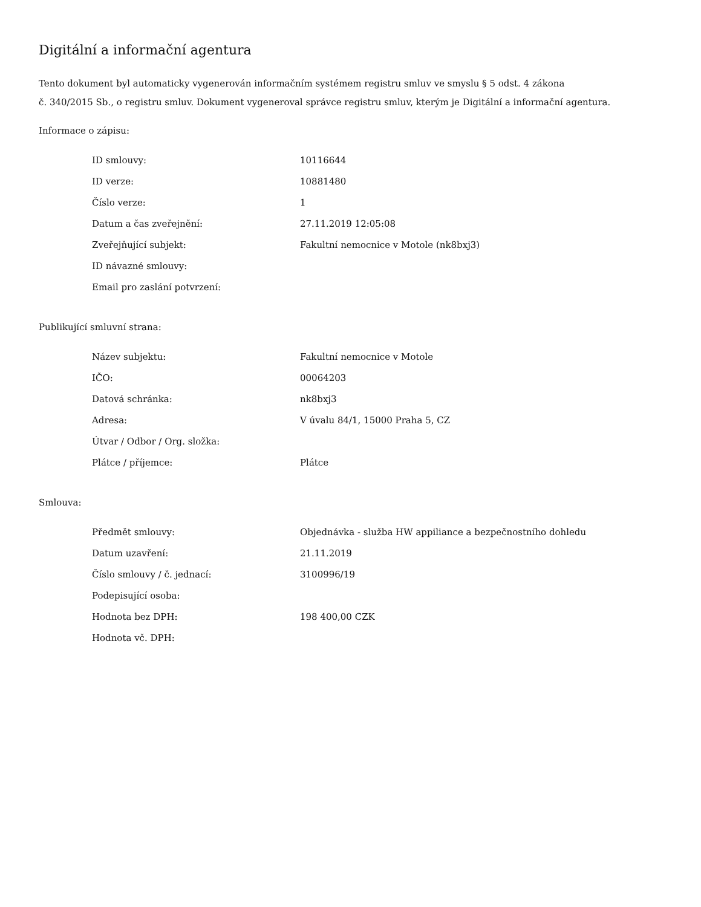Digitální a informační agentura
Tento dokument byl automaticky vygenerován informačním systémem registru smluv ve smyslu § 5 odst. 4 zákona
č. 340/2015 Sb., o registru smluv. Dokument vygeneroval správce registru smluv, kterým je Digitální a informační agentura.
Informace o zápisu:
| ID smlouvy: | 10116644 |
| ID verze: | 10881480 |
| Číslo verze: | 1 |
| Datum a čas zveřejnění: | 27.11.2019 12:05:08 |
| Zveřejňující subjekt: | Fakultní nemocnice v Motole (nk8bxj3) |
| ID návazné smlouvy: | |
| Email pro zaslání potvrzení: | |
Publikující smluvní strana:
| Název subjektu: | Fakultní nemocnice v Motole |
| IČO: | 00064203 |
| Datová schránka: | nk8bxj3 |
| Adresa: | V úvalu 84/1, 15000 Praha 5, CZ |
| Útvar / Odbor / Org. složka: | |
| Plátce / příjemce: | Plátce |
Smlouva:
| Předmět smlouvy: | Objednávka - služba HW appiliance a bezpečnostního dohledu |
| Datum uzavření: | 21.11.2019 |
| Číslo smlouvy / č. jednací: | 3100996/19 |
| Podepisující osoba: | |
| Hodnota bez DPH: | 198 400,00 CZK |
| Hodnota vč. DPH: | |